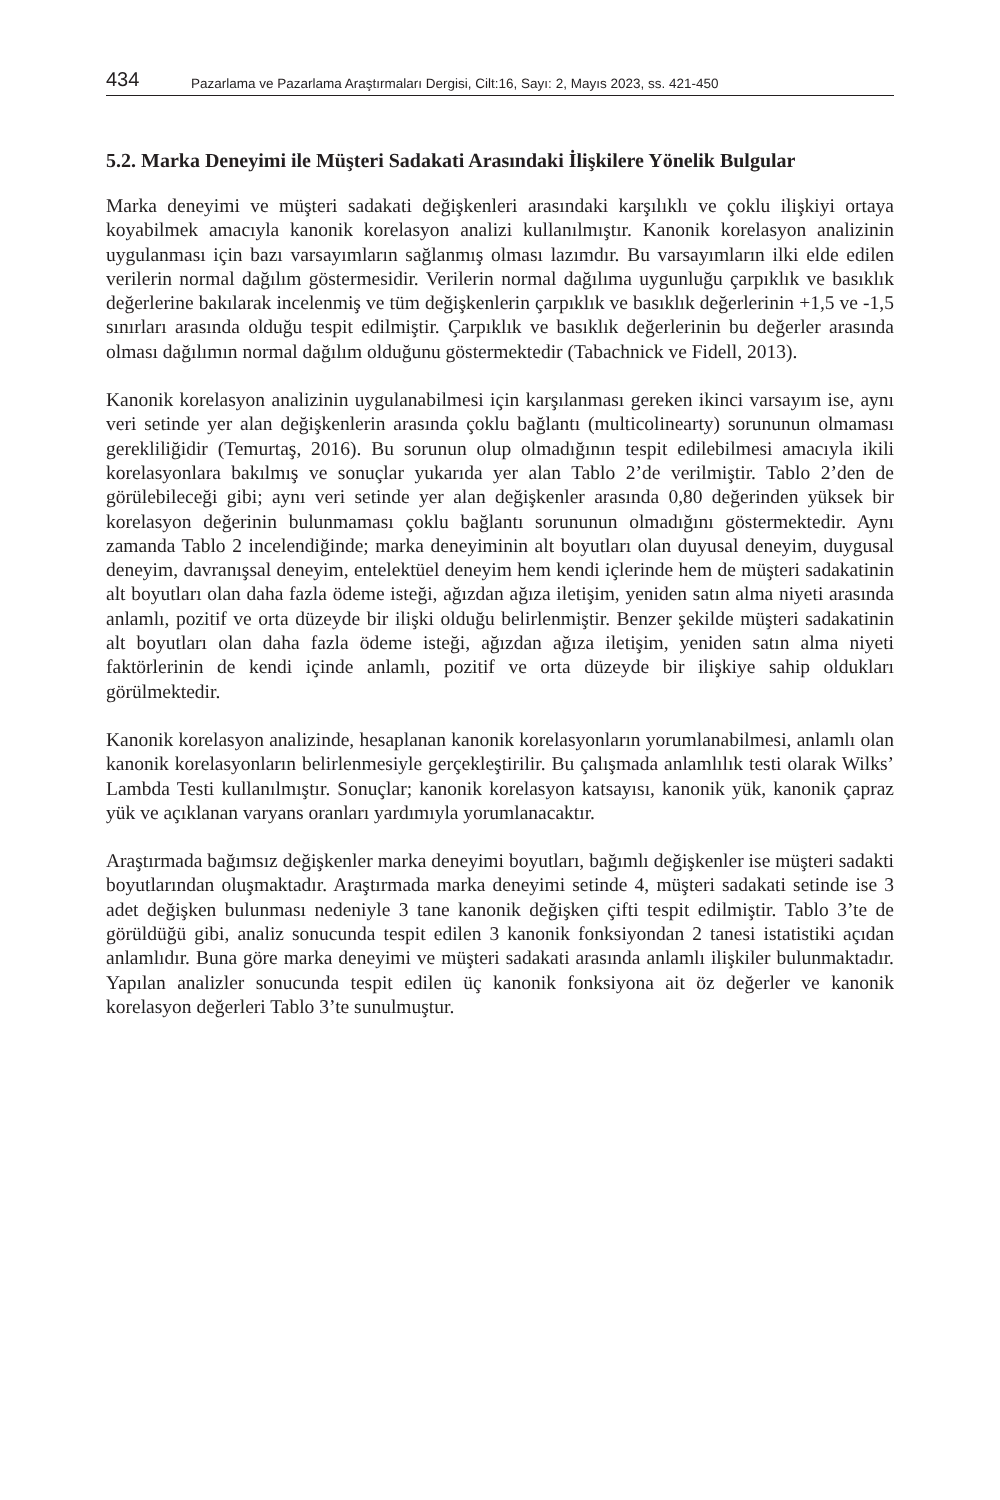434 Pazarlama ve Pazarlama Araştırmaları Dergisi, Cilt:16, Sayı: 2, Mayıs 2023, ss. 421-450
5.2. Marka Deneyimi ile Müşteri Sadakati Arasındaki İlişkilere Yönelik Bulgular
Marka deneyimi ve müşteri sadakati değişkenleri arasındaki karşılıklı ve çoklu ilişkiyi ortaya koyabilmek amacıyla kanonik korelasyon analizi kullanılmıştır. Kanonik korelasyon analizinin uygulanması için bazı varsayımların sağlanmış olması lazımdır. Bu varsayımların ilki elde edilen verilerin normal dağılım göstermesidir. Verilerin normal dağılıma uygunluğu çarpıklık ve basıklık değerlerine bakılarak incelenmiş ve tüm değişkenlerin çarpıklık ve basıklık değerlerinin +1,5 ve -1,5 sınırları arasında olduğu tespit edilmiştir. Çarpıklık ve basıklık değerlerinin bu değerler arasında olması dağılımın normal dağılım olduğunu göstermektedir (Tabachnick ve Fidell, 2013).
Kanonik korelasyon analizinin uygulanabilmesi için karşılanması gereken ikinci varsayım ise, aynı veri setinde yer alan değişkenlerin arasında çoklu bağlantı (multicolinearty) sorununun olmaması gerekliliğidir (Temurtaş, 2016). Bu sorunun olup olmadığının tespit edilebilmesi amacıyla ikili korelasyonlara bakılmış ve sonuçlar yukarıda yer alan Tablo 2’de verilmiştir. Tablo 2’den de görülebileceği gibi; aynı veri setinde yer alan değişkenler arasında 0,80 değerinden yüksek bir korelasyon değerinin bulunmaması çoklu bağlantı sorununun olmadığını göstermektedir. Aynı zamanda Tablo 2 incelendiğinde; marka deneyiminin alt boyutları olan duyusal deneyim, duygusal deneyim, davranışsal deneyim, entelektüel deneyim hem kendi içlerinde hem de müşteri sadakatinin alt boyutları olan daha fazla ödeme isteği, ağızdan ağıza iletişim, yeniden satın alma niyeti arasında anlamlı, pozitif ve orta düzeyde bir ilişki olduğu belirlenmiştir. Benzer şekilde müşteri sadakatinin alt boyutları olan daha fazla ödeme isteği, ağızdan ağıza iletişim, yeniden satın alma niyeti faktörlerinin de kendi içinde anlamlı, pozitif ve orta düzeyde bir ilişkiye sahip oldukları görülmektedir.
Kanonik korelasyon analizinde, hesaplanan kanonik korelasyonların yorumlanabilmesi, anlamlı olan kanonik korelasyonların belirlenmesiyle gerçekleştirilir. Bu çalışmada anlamlılık testi olarak Wilks’ Lambda Testi kullanılmıştır. Sonuçlar; kanonik korelasyon katsayısı, kanonik yük, kanonik çapraz yük ve açıklanan varyans oranları yardımıyla yorumlanacaktır.
Araştırmada bağımsız değişkenler marka deneyimi boyutları, bağımlı değişkenler ise müşteri sadakti boyutlarından oluşmaktadır. Araştırmada marka deneyimi setinde 4, müşteri sadakati setinde ise 3 adet değişken bulunması nedeniyle 3 tane kanonik değişken çifti tespit edilmiştir. Tablo 3’te de görüldüğü gibi, analiz sonucunda tespit edilen 3 kanonik fonksiyondan 2 tanesi istatistiki açıdan anlamlıdır. Buna göre marka deneyimi ve müşteri sadakati arasında anlamlı ilişkiler bulunmaktadır. Yapılan analizler sonucunda tespit edilen üç kanonik fonksiyona ait öz değerler ve kanonik korelasyon değerleri Tablo 3’te sunulmuştur.